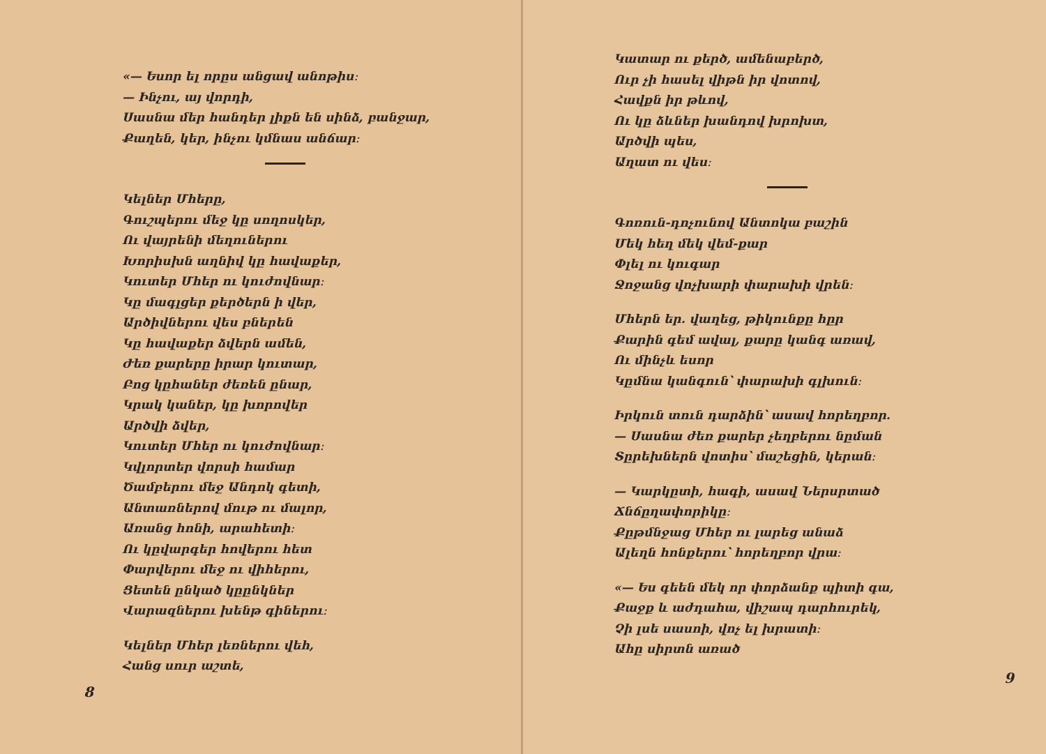«— Եսոր ել որըս անցավ անոթիս։
— Ինչու, այ վորդի,
Սասնա մեր հանդեր լիքն են սինձ, բանջար,
Քաղեն, կեր, ինչու կմնաս անճար։
Կելներ Մհերը,
Գուշպերու մեջ կը սողոսկեր,
Ու վայրենի մեղուներու
Խորիսխն աղնիվ կը հավաքեր,
Կուտեր Մհեր ու կուժովնար։
Կը մագլցեր քերծերն ի վեր,
Արծիվներու վես բներեն
Կը հավաքեր ձվերն ամեն,
Ժեռ քարերը իրար կուտար,
Բոց կըհաներ ժեռեն ընար,
Կրակ կաներ, կը խորովեր
Արծվի ձվեր,
Կուտեր Մհեր ու կուժովնար։
Կվլորտեր վորսի համար
Ծամբերու մեջ Անդոկ գետի,
Անտառներով մութ ու մալոր,
Առանց հոնի, արահետի։
Ու կըվարգեր հովերու հետ
Փարվերու մեջ ու վիհերու,
Ցետեն ընկած կըընկներ
Վարազներու խենթ գիներու։
Կելներ Մհեր լեռներու վեհ,
Հանց սուր աշտե,
8
Կատար ու քերծ, ամենաբերծ,
Ուր չի հասել վիթն իր վոտով,
Հավքն իր թևով,
Ու կը ձևներ խանդով խրոխտ,
Արծվի պես,
Աղատ ու վես։
Գոռուն-դոչունով Անտոկա բաշին
Մեկ հեղ մեկ վեմ-քար
Փլել ու կուգար
Ջոջանց վոչխարի փարախի վրեն։
Մհերն եր. վաղեց, թիկունքը հըր
Քարին գեմ ավալ, քարը կանգ առավ,
Ու մինչև եսոր
Կըմնա կանգուն՝ փարախի գլխուն։
Իրկուն տուն դարձին՝ ասավ հորեղբոր.
— Սասնա ժեռ քարեր չեղբերու նըման
Տըրեխներն վոտիս՝ մաշեցին, կերան։
— Կարկըտի, հագի, ասավ Ներսրտած
Ճնճըղափորիկը։
Քըթմնջաց Մհեր ու լարեց անաձ
Ալեղն հոնքերու՝ հորեղբոր վրա։
«— Ես գեեն մեկ որ փորձանք պիտի գա,
Քաջք և աժդահա, վիշապ դարհուրեկ,
Չի լսե սասոի, վոչ ել խրատի։
Ահը սիրտն առած
9